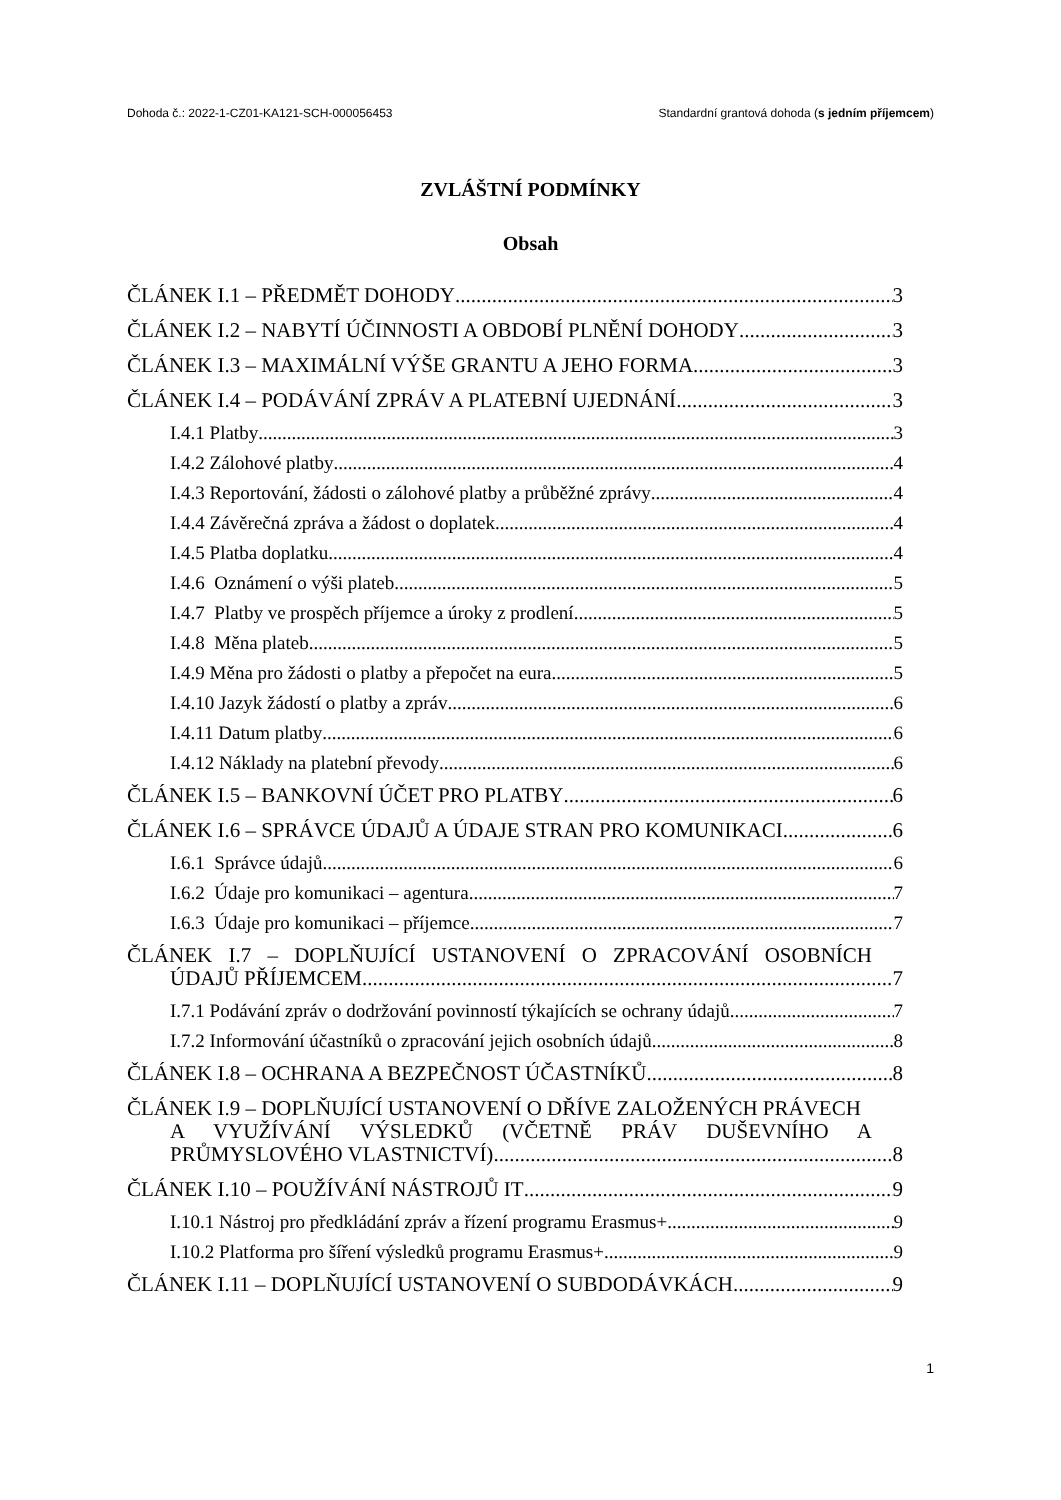Dohoda č.: 2022-1-CZ01-KA121-SCH-000056453 Standardní grantová dohoda (s jedním příjemcem)
ZVLÁŠTNÍ PODMÍNKY
Obsah
ČLÁNEK I.1 – PŘEDMĚT DOHODY 3
ČLÁNEK I.2 – NABYTÍ ÚČINNOSTI A OBDOBÍ PLNĚNÍ DOHODY 3
ČLÁNEK I.3 – MAXIMÁLNÍ VÝŠE GRANTU A JEHO FORMA 3
ČLÁNEK I.4 – PODÁVÁNÍ ZPRÁV A PLATEBNÍ UJEDNÁNÍ 3
I.4.1 Platby 3
I.4.2 Zálohové platby 4
I.4.3 Reportování, žádosti o zálohové platby a průběžné zprávy 4
I.4.4 Závěrečná zpráva a žádost o doplatek 4
I.4.5 Platba doplatku 4
I.4.6 Oznámení o výši plateb 5
I.4.7 Platby ve prospěch příjemce a úroky z prodlení 5
I.4.8 Měna plateb 5
I.4.9 Měna pro žádosti o platby a přepočet na eura 5
I.4.10 Jazyk žádostí o platby a zpráv 6
I.4.11 Datum platby 6
I.4.12 Náklady na platební převody 6
ČLÁNEK I.5 – BANKOVNÍ ÚČET PRO PLATBY 6
ČLÁNEK I.6 – SPRÁVCE ÚDAJŮ A ÚDAJE STRAN PRO KOMUNIKACI 6
I.6.1 Správce údajů 6
I.6.2 Údaje pro komunikaci – agentura 7
I.6.3 Údaje pro komunikaci – příjemce 7
ČLÁNEK I.7 – DOPLŇUJÍCÍ USTANOVENÍ O ZPRACOVÁNÍ OSOBNÍCH
ÚDAJŮ PŘÍJEMCEM 7
I.7.1 Podávání zpráv o dodržování povinností týkajících se ochrany údajů 7
I.7.2 Informování účastníků o zpracování jejich osobních údajů 8
ČLÁNEK I.8 – OCHRANA A BEZPEČNOST ÚČASTNÍKŮ 8
ČLÁNEK I.9 – DOPLŇUJÍCÍ USTANOVENÍ O DŘÍVE ZALOŽENÝCH PRÁVECH
A VYUŽÍVÁNÍ VÝSLEDKŮ (VČETNĚ PRÁV DUŠEVNÍHO A
PRŮMYSLOVÉHO VLASTNICTVÍ) 8
ČLÁNEK I.10 – POUŽÍVÁNÍ NÁSTROJŮ IT 9
I.10.1 Nástroj pro předkládání zpráv a řízení programu Erasmus+ 9
I.10.2 Platforma pro šíření výsledků programu Erasmus+ 9
ČLÁNEK I.11 – DOPLŇUJÍCÍ USTANOVENÍ O SUBDODÁVKÁCH 9
1